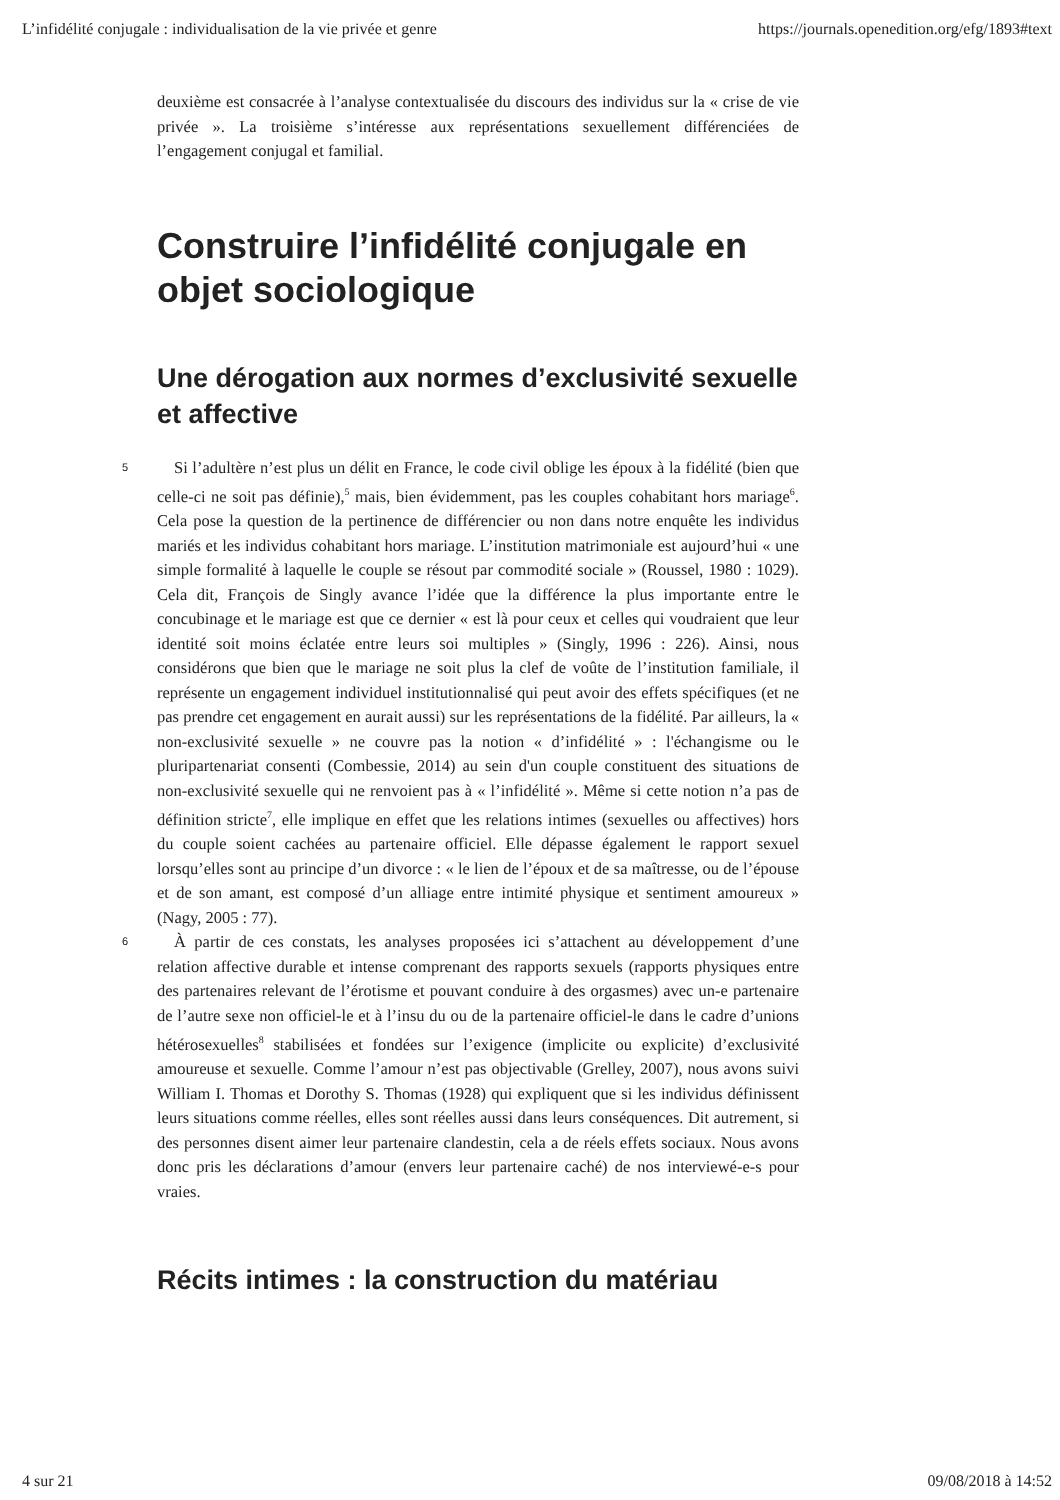L’infidélité conjugale : individualisation de la vie privée et genre https://journals.openedition.org/efg/1893#text
deuxième est consacrée à l’analyse contextualisée du discours des individus sur la « crise de vie privée ». La troisième s’intéresse aux représentations sexuellement différenciées de l’engagement conjugal et familial.
Construire l’infidélité conjugale en objet sociologique
Une dérogation aux normes d’exclusivité sexuelle et affective
5
Si l’adultère n’est plus un délit en France, le code civil oblige les époux à la fidélité (bien que celle-ci ne soit pas définie),<sup>5</sup> mais, bien évidemment, pas les couples cohabitant hors mariage<sup>6</sup>. Cela pose la question de la pertinence de différencier ou non dans notre enquête les individus mariés et les individus cohabitant hors mariage. L’institution matrimoniale est aujourd’hui « une simple formalité à laquelle le couple se résout par commodité sociale » (Roussel, 1980 : 1029). Cela dit, François de Singly avance l’idée que la différence la plus importante entre le concubinage et le mariage est que ce dernier « est là pour ceux et celles qui voudraient que leur identité soit moins éclatée entre leurs soi multiples » (Singly, 1996 : 226). Ainsi, nous considérons que bien que le mariage ne soit plus la clef de voûte de l’institution familiale, il représente un engagement individuel institutionnalisé qui peut avoir des effets spécifiques (et ne pas prendre cet engagement en aurait aussi) sur les représentations de la fidélité. Par ailleurs, la « non-exclusivité sexuelle » ne couvre pas la notion « d’infidélité » : l'échangisme ou le pluripartenariat consenti (Combessie, 2014) au sein d'un couple constituent des situations de non-exclusivité sexuelle qui ne renvoient pas à « l’infidélité ». Même si cette notion n’a pas de définition stricte<sup>7</sup>, elle implique en effet que les relations intimes (sexuelles ou affectives) hors du couple soient cachées au partenaire officiel. Elle dépasse également le rapport sexuel lorsqu’elles sont au principe d’un divorce : « le lien de l’époux et de sa maîtresse, ou de l’épouse et de son amant, est composé d’un alliage entre intimité physique et sentiment amoureux » (Nagy, 2005 : 77).
6
À partir de ces constats, les analyses proposées ici s’attachent au développement d’une relation affective durable et intense comprenant des rapports sexuels (rapports physiques entre des partenaires relevant de l’érotisme et pouvant conduire à des orgasmes) avec un-e partenaire de l’autre sexe non officiel-le et à l’insu du ou de la partenaire officiel-le dans le cadre d’unions hétérosexuelles<sup>8</sup> stabilisées et fondées sur l’exigence (implicite ou explicite) d’exclusivité amoureuse et sexuelle. Comme l’amour n’est pas objectivable (Grelley, 2007), nous avons suivi William I. Thomas et Dorothy S. Thomas (1928) qui expliquent que si les individus définissent leurs situations comme réelles, elles sont réelles aussi dans leurs conséquences. Dit autrement, si des personnes disent aimer leur partenaire clandestin, cela a de réels effets sociaux. Nous avons donc pris les déclarations d’amour (envers leur partenaire caché) de nos interviewé-e-s pour vraies.
Récits intimes : la construction du matériau
4 sur 21 09/08/2018 à 14:52